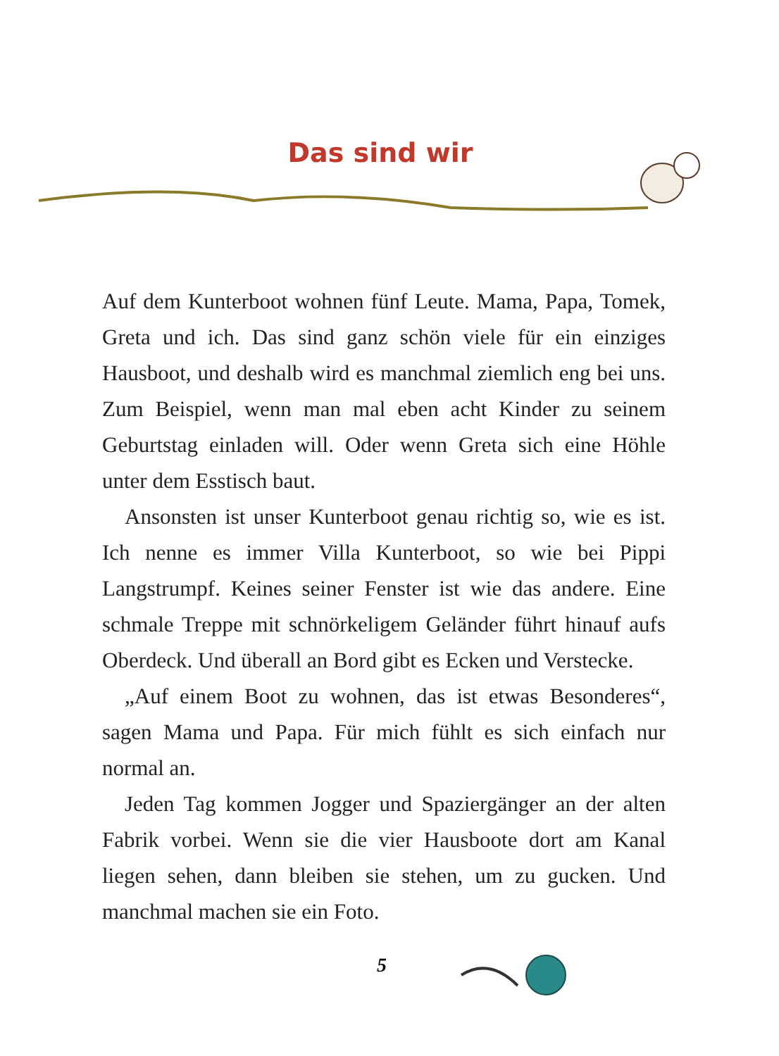Das sind wir
Auf dem Kunterboot wohnen fünf Leute. Mama, Papa, Tomek, Greta und ich. Das sind ganz schön viele für ein einziges Hausboot, und deshalb wird es manchmal ziemlich eng bei uns. Zum Beispiel, wenn man mal eben acht Kinder zu seinem Geburtstag einladen will. Oder wenn Greta sich eine Höhle unter dem Esstisch baut.
Ansonsten ist unser Kunterboot genau richtig so, wie es ist. Ich nenne es immer Villa Kunterboot, so wie bei Pippi Langstrumpf. Keines seiner Fenster ist wie das andere. Eine schmale Treppe mit schnörkeligem Geländer führt hinauf aufs Oberdeck. Und überall an Bord gibt es Ecken und Verstecke.
„Auf einem Boot zu wohnen, das ist etwas Besonderes“, sagen Mama und Papa. Für mich fühlt es sich einfach nur normal an.
Jeden Tag kommen Jogger und Spaziergänger an der alten Fabrik vorbei. Wenn sie die vier Hausboote dort am Kanal liegen sehen, dann bleiben sie stehen, um zu gucken. Und manchmal machen sie ein Foto.
5